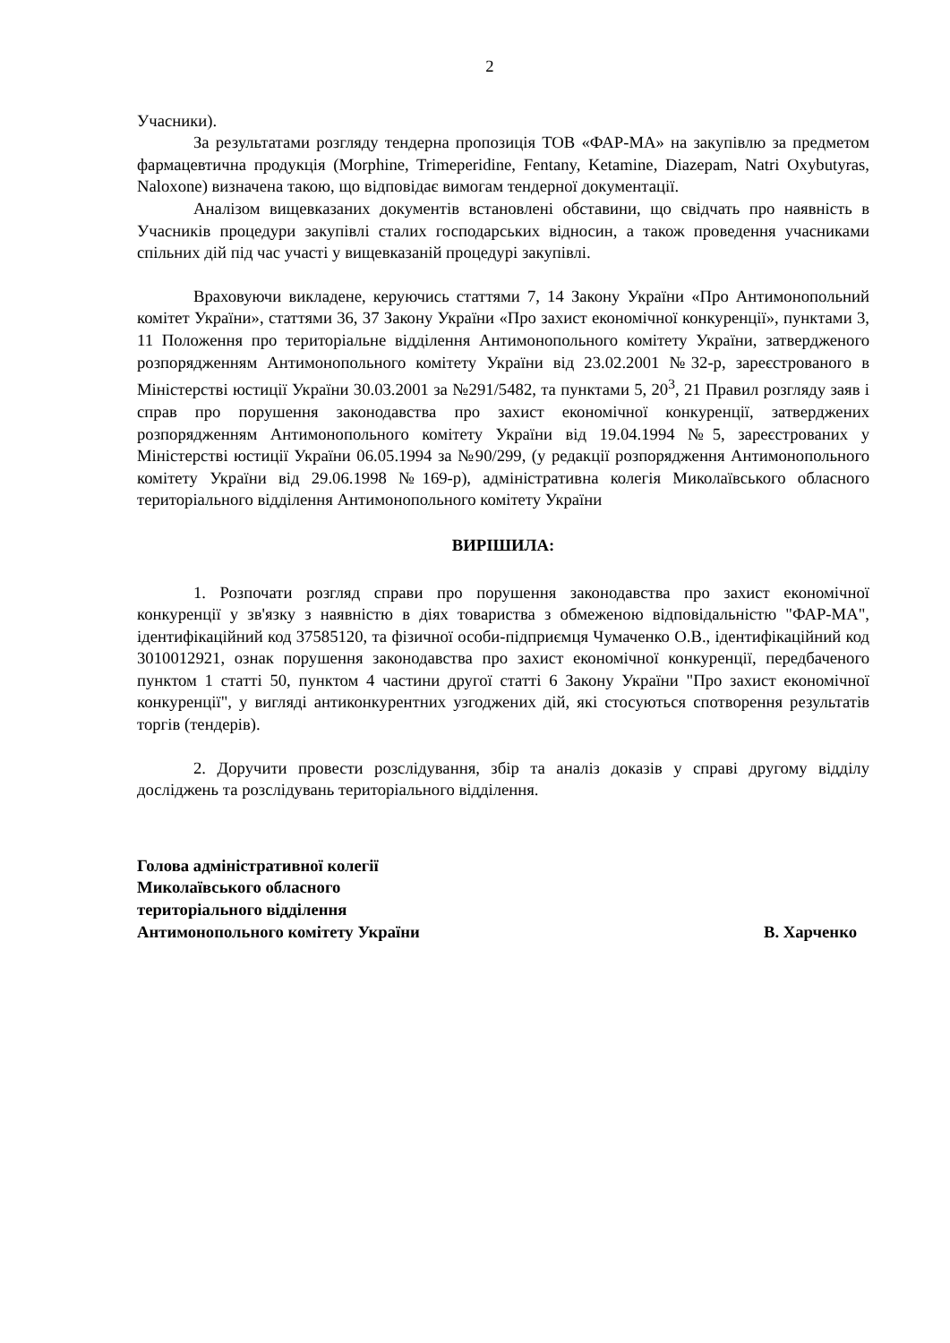2
Учасники).
За результатами розгляду тендерна пропозиція ТОВ «ФАР-МА» на закупівлю за предметом фармацевтична продукція (Morphine, Trimeperidine, Fentany, Ketamine, Diazepam, Natri Oxybutyras, Naloxone) визначена такою, що відповідає вимогам тендерної документації.
Аналізом вищевказаних документів встановлені обставини, що свідчать про наявність в Учасників процедури закупівлі сталих господарських відносин, а також проведення учасниками спільних дій під час участі у вищевказаній процедурі закупівлі.
Враховуючи викладене, керуючись статтями 7, 14 Закону України «Про Антимонопольний комітет України», статтями 36, 37 Закону України «Про захист економічної конкуренції», пунктами 3, 11 Положення про територіальне відділення Антимонопольного комітету України, затвердженого розпорядженням Антимонопольного комітету України від 23.02.2001 №32-р, зареєстрованого в Міністерстві юстиції України 30.03.2001 за №291/5482, та пунктами 5, 20<sup>3</sup>, 21 Правил розгляду заяв і справ про порушення законодавства про захист економічної конкуренції, затверджених розпорядженням Антимонопольного комітету України від 19.04.1994 №5, зареєстрованих у Міністерстві юстиції України 06.05.1994 за №90/299, (у редакції розпорядження Антимонопольного комітету України від 29.06.1998 №169-р), адміністративна колегія Миколаївського обласного територіального відділення Антимонопольного комітету України
ВИРІШИЛА:
1. Розпочати розгляд справи про порушення законодавства про захист економічної конкуренції у зв'язку з наявністю в діях товариства з обмеженою відповідальністю "ФАР-МА", ідентифікаційний код 37585120, та фізичної особи-підприємця Чумаченко О.В., ідентифікаційний код 3010012921, ознак порушення законодавства про захист економічної конкуренції, передбаченого пунктом 1 статті 50, пунктом 4 частини другої статті 6 Закону України "Про захист економічної конкуренції", у вигляді антиконкурентних узгоджених дій, які стосуються спотворення результатів торгів (тендерів).
2. Доручити провести розслідування, збір та аналіз доказів у справі другому відділу досліджень та розслідувань територіального відділення.
Голова адміністративної колегії
Миколаївського обласного
територіального відділення
Антимонопольного комітету України В. Харченко